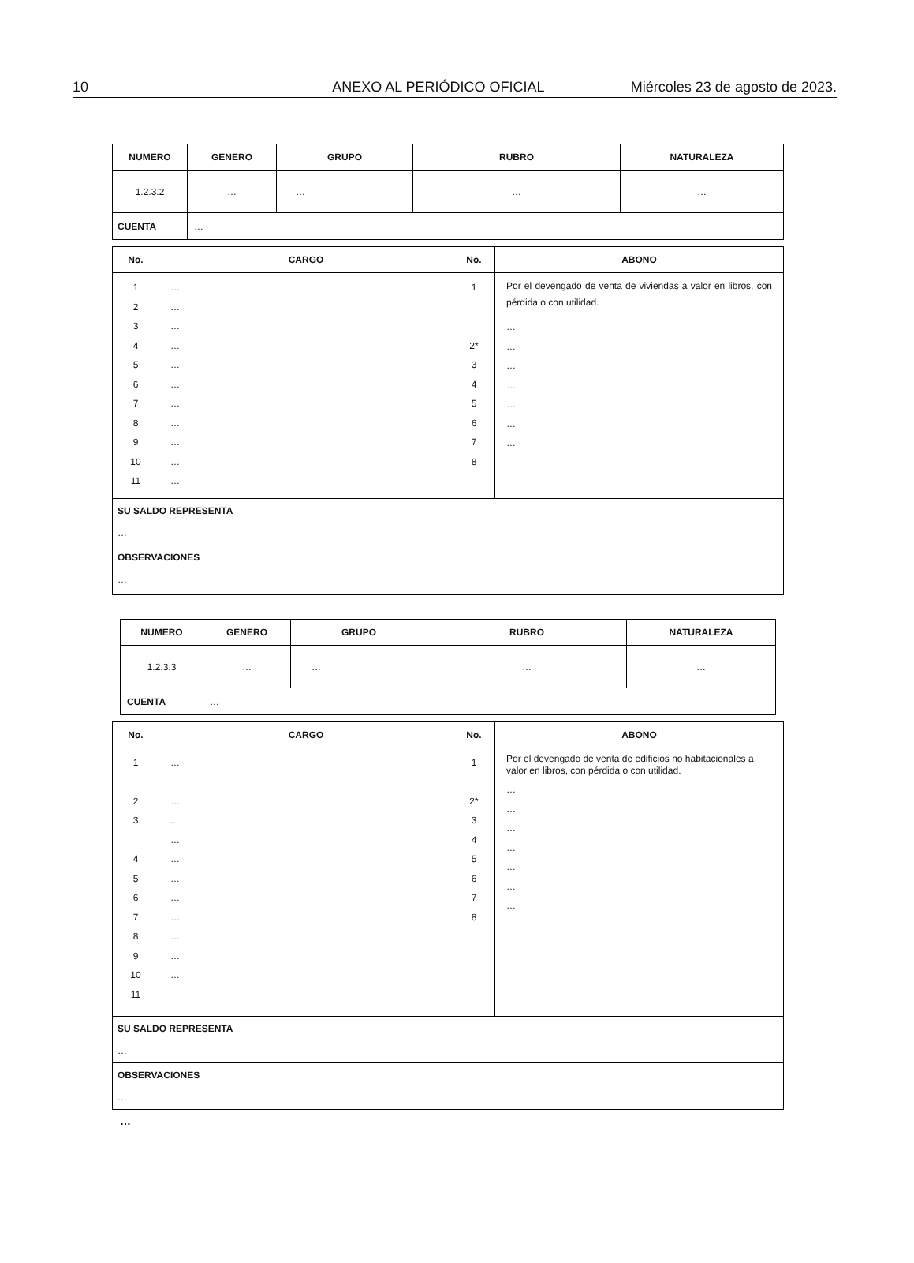10 ANEXO AL PERIÓDICO OFICIAL Miércoles 23 de agosto de 2023.
| NUMERO | GENERO | GRUPO | RUBRO | NATURALEZA |
| --- | --- | --- | --- | --- |
| 1.2.3.2 | … | … | … | … |
| CUENTA | … | | | |
| No. | CARGO | No. | ABONO |
| --- | --- | --- | --- |
| 1 2 3 4 5 6 7 8 9 10 11 | … … … … … … … … … … … | 1 2* 3 4 5 6 7 8 | Por el devengado de venta de viviendas a valor en libros, con pérdida o con utilidad. … … … … … … … |
| SU SALDO REPRESENTA … | | | |
| OBSERVACIONES … | | | |
| NUMERO | GENERO | GRUPO | RUBRO | NATURALEZA |
| --- | --- | --- | --- | --- |
| 1.2.3.3 | … | … | … | … |
| CUENTA | … | | | |
| No. | CARGO | No. | ABONO |
| --- | --- | --- | --- |
| 1 2 3 4 5 6 7 8 9 10 11 | … … ... … … … … … … … … | 1 2* 3 4 5 6 7 8 | Por el devengado de venta de edificios no habitacionales a valor en libros, con pérdida o con utilidad. … … … … … … … |
| SU SALDO REPRESENTA … | | | |
| OBSERVACIONES … | | | |
…